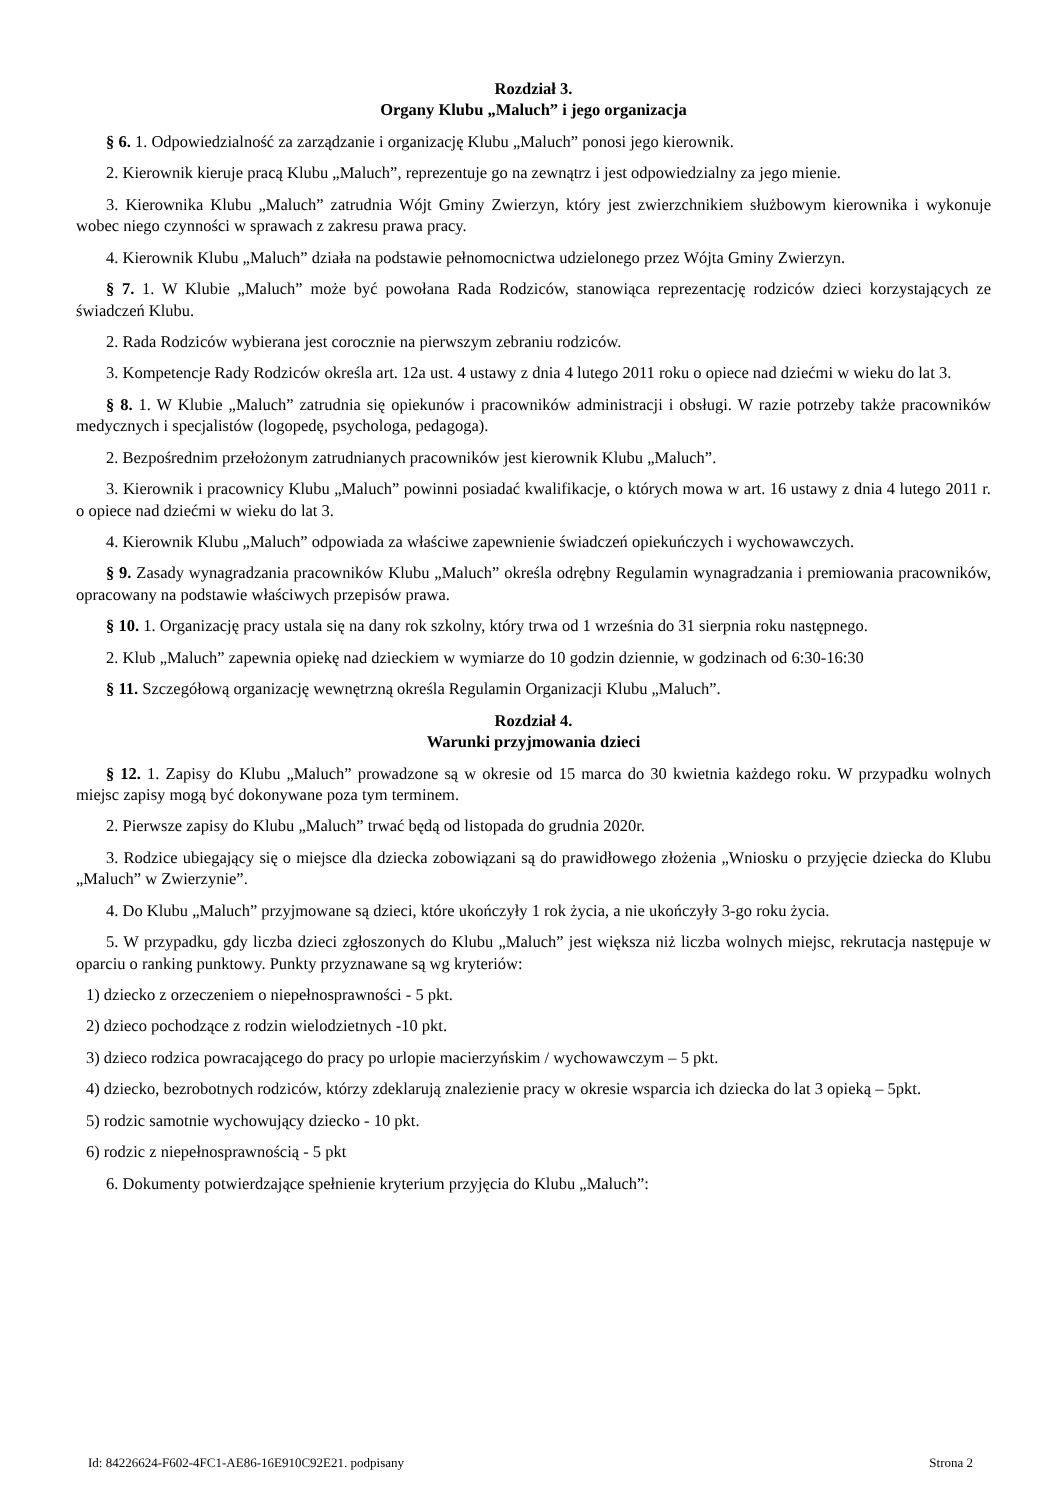Rozdział 3.
Organy Klubu „Maluch” i jego organizacja
§ 6. 1. Odpowiedzialność za zarządzanie i organizację Klubu „Maluch” ponosi jego kierownik.
2. Kierownik kieruje pracą Klubu „Maluch”, reprezentuje go na zewnątrz i jest odpowiedzialny za jego mienie.
3. Kierownika Klubu „Maluch” zatrudnia Wójt Gminy Zwierzyn, który jest zwierzchnikiem służbowym kierownika i wykonuje wobec niego czynności w sprawach z zakresu prawa pracy.
4. Kierownik Klubu „Maluch” działa na podstawie pełnomocnictwa udzielonego przez Wójta Gminy Zwierzyn.
§ 7. 1. W Klubie „Maluch” może być powołana Rada Rodziców, stanowiąca reprezentację rodziców dzieci korzystających ze świadczeń Klubu.
2. Rada Rodziców wybierana jest corocznie na pierwszym zebraniu rodziców.
3. Kompetencje Rady Rodziców określa art. 12a ust. 4 ustawy z dnia 4 lutego 2011 roku o opiece nad dziećmi w wieku do lat 3.
§ 8. 1. W Klubie „Maluch” zatrudnia się opiekunów i pracowników administracji i obsługi. W razie potrzeby także pracowników medycznych i specjalistów (logopedę, psychologa, pedagoga).
2. Bezpośrednim przełożonym zatrudnianych pracowników jest kierownik Klubu „Maluch”.
3. Kierownik i pracownicy Klubu „Maluch” powinni posiadać kwalifikacje, o których mowa w art. 16 ustawy z dnia 4 lutego 2011 r. o opiece nad dziećmi w wieku do lat 3.
4. Kierownik Klubu „Maluch” odpowiada za właściwe zapewnienie świadczeń opiekuńczych i wychowawczych.
§ 9. Zasady wynagradzania pracowników Klubu „Maluch” określa odrębny Regulamin wynagradzania i premiowania pracowników, opracowany na podstawie właściwych przepisów prawa.
§ 10. 1. Organizację pracy ustala się na dany rok szkolny, który trwa od 1 września do 31 sierpnia roku następnego.
2. Klub „Maluch” zapewnia opiekę nad dzieckiem w wymiarze do 10 godzin dziennie, w godzinach od 6:30-16:30
§ 11. Szczegółową organizację wewnętrzną określa Regulamin Organizacji Klubu „Maluch”.
Rozdział 4.
Warunki przyjmowania dzieci
§ 12. 1. Zapisy do Klubu „Maluch” prowadzone są w okresie od 15 marca do 30 kwietnia każdego roku. W przypadku wolnych miejsc zapisy mogą być dokonywane poza tym terminem.
2. Pierwsze zapisy do Klubu „Maluch” trwać będą od listopada do grudnia 2020r.
3. Rodzice ubiegający się o miejsce dla dziecka zobowiązani są do prawidłowego złożenia „Wniosku o przyjęcie dziecka do Klubu „Maluch” w Zwierzynie”.
4. Do Klubu „Maluch” przyjmowane są dzieci, które ukończyły 1 rok życia, a nie ukończyły 3-go roku życia.
5. W przypadku, gdy liczba dzieci zgłoszonych do Klubu „Maluch” jest większa niż liczba wolnych miejsc, rekrutacja następuje w oparciu o ranking punktowy. Punkty przyznawane są wg kryteriów:
1) dziecko z orzeczeniem o niepełnosprawności - 5 pkt.
2) dzieco pochodzące z rodzin wielodzietnych -10 pkt.
3) dzieco rodzica powracającego do pracy po urlopie macierzyńskim / wychowawczym – 5 pkt.
4) dziecko, bezrobotnych rodziców, którzy zdeklarują znalezienie pracy w okresie wsparcia ich dziecka do lat 3 opieką – 5pkt.
5) rodzic samotnie wychowujący dziecko - 10 pkt.
6) rodzic z niepełnosprawnością - 5 pkt
6. Dokumenty potwierdzające spełnienie kryterium przyjęcia do Klubu „Maluch”:
Id: 84226624-F602-4FC1-AE86-16E910C92E21. podpisany Strona 2